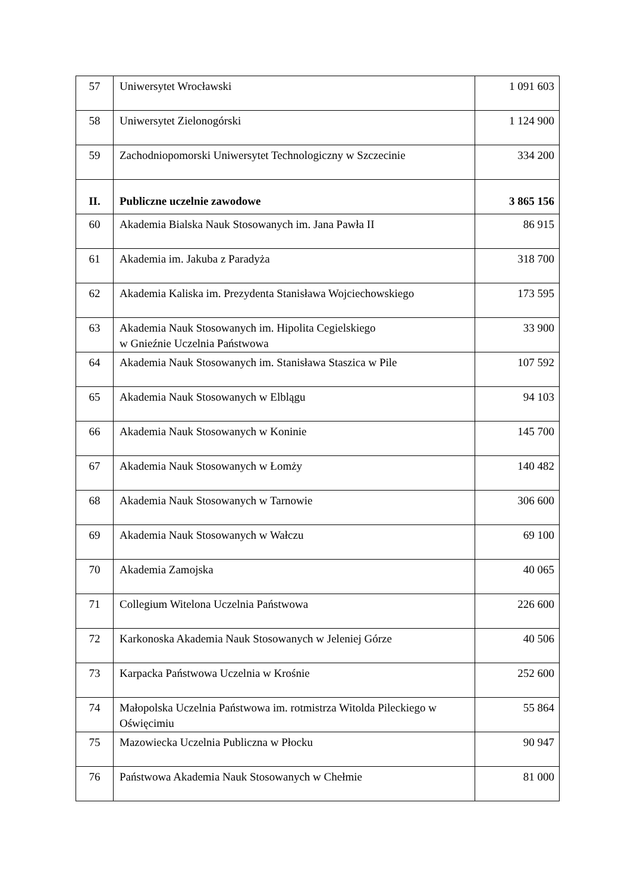| 57 | Uniwersytet Wrocławski | 1 091 603 |
| 58 | Uniwersytet Zielonogórski | 1 124 900 |
| 59 | Zachodniopomorski Uniwersytet Technologiczny w Szczecinie | 334 200 |
| II. | Publiczne uczelnie zawodowe | 3 865 156 |
| 60 | Akademia Bialska Nauk Stosowanych im. Jana Pawła II | 86 915 |
| 61 | Akademia im. Jakuba z Paradyża | 318 700 |
| 62 | Akademia Kaliska im. Prezydenta Stanisława Wojciechowskiego | 173 595 |
| 63 | Akademia Nauk Stosowanych im. Hipolita Cegielskiego w Gnieźnie Uczelnia Państwowa | 33 900 |
| 64 | Akademia Nauk Stosowanych im. Stanisława Staszica w Pile | 107 592 |
| 65 | Akademia Nauk Stosowanych w Elblągu | 94 103 |
| 66 | Akademia Nauk Stosowanych w Koninie | 145 700 |
| 67 | Akademia Nauk Stosowanych w Łomży | 140 482 |
| 68 | Akademia Nauk Stosowanych w Tarnowie | 306 600 |
| 69 | Akademia Nauk Stosowanych w Wałczu | 69 100 |
| 70 | Akademia Zamojska | 40 065 |
| 71 | Collegium Witelona Uczelnia Państwowa | 226 600 |
| 72 | Karkonoska Akademia Nauk Stosowanych w Jeleniej Górze | 40 506 |
| 73 | Karpacka Państwowa Uczelnia w Krośnie | 252 600 |
| 74 | Małopolska Uczelnia Państwowa im. rotmistrza Witolda Pileckiego w Oświęcimiu | 55 864 |
| 75 | Mazowiecka Uczelnia Publiczna w Płocku | 90 947 |
| 76 | Państwowa Akademia Nauk Stosowanych w Chełmie | 81 000 |